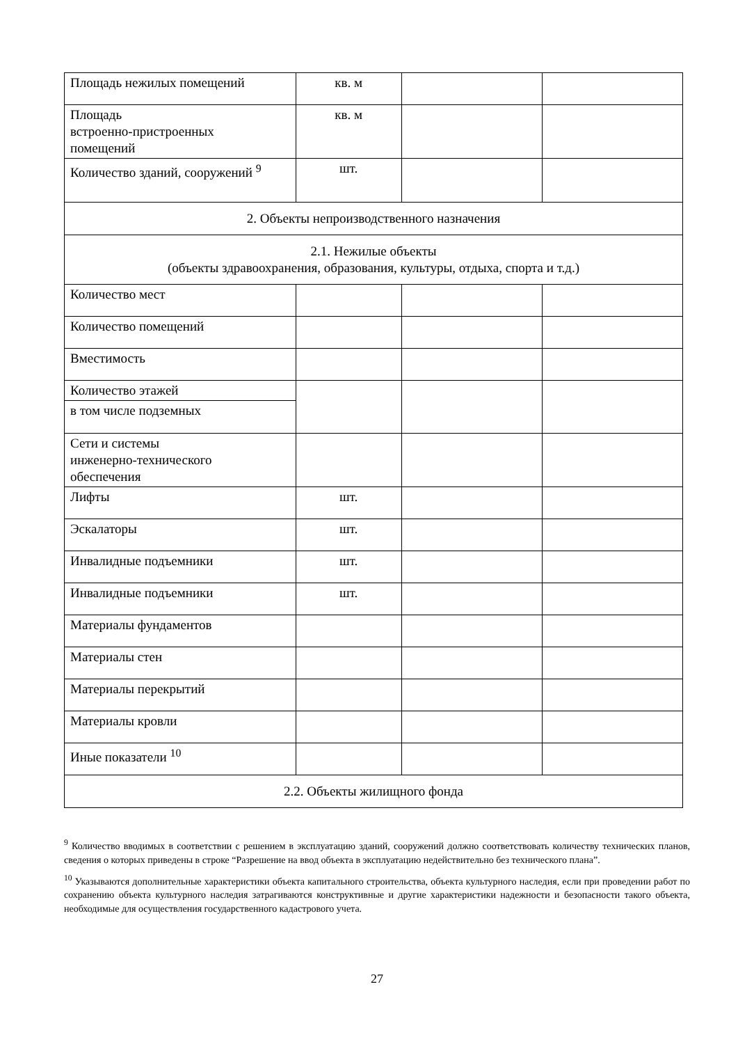| Площадь нежилых помещений | кв. м | | |
| Площадь встроенно-пристроенных помещений | кв. м | | |
| Количество зданий, сооружений <sup>9</sup> | шт. | | |
| 2. Объекты непроизводственного назначения | | | |
| 2.1. Нежилые объекты (объекты здравоохранения, образования, культуры, отдыха, спорта и т.д.) | | | |
| Количество мест | | | |
| Количество помещений | | | |
| Вместимость | | | |
| Количество этажей | | | |
| в том числе подземных | | | |
| Сети и системы инженерно-технического обеспечения | | | |
| Лифты | шт. | | |
| Эскалаторы | шт. | | |
| Инвалидные подъемники | шт. | | |
| Инвалидные подъемники | шт. | | |
| Материалы фундаментов | | | |
| Материалы стен | | | |
| Материалы перекрытий | | | |
| Материалы кровли | | | |
| Иные показатели <sup>10</sup> | | | |
| 2.2. Объекты жилищного фонда | | | |
<sup>9</sup> Количество вводимых в соответствии с решением в эксплуатацию зданий, сооружений должно соответствовать количеству технических планов, сведения о которых приведены в строке “Разрешение на ввод объекта в эксплуатацию недействительно без технического плана”.
<sup>10</sup> Указываются дополнительные характеристики объекта капитального строительства, объекта культурного наследия, если при проведении работ по сохранению объекта культурного наследия затрагиваются конструктивные и другие характеристики надежности и безопасности такого объекта, необходимые для осуществления государственного кадастрового учета.
27